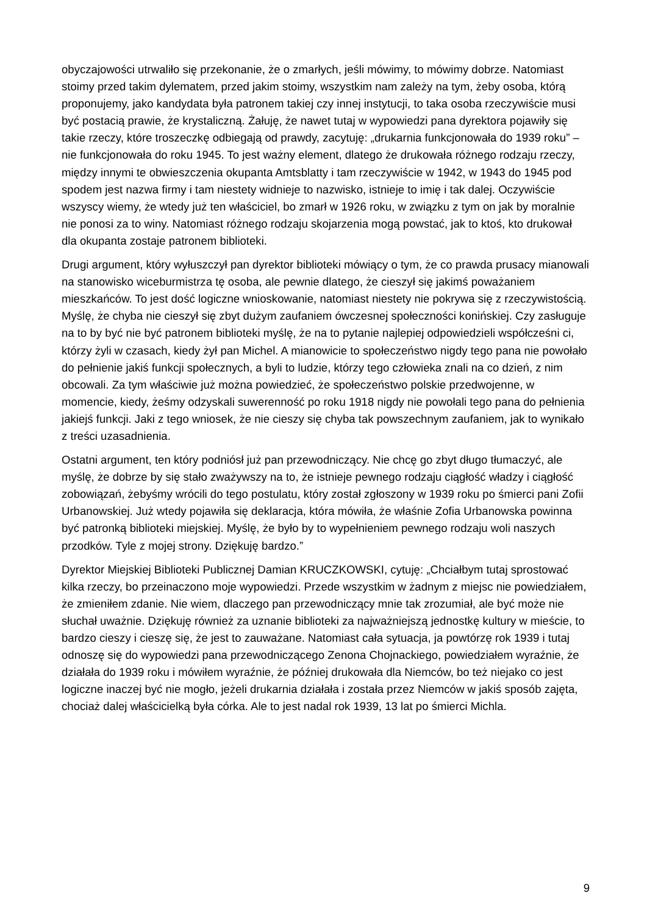obyczajowości utrwaliło się przekonanie, że o zmarłych, jeśli mówimy, to mówimy dobrze. Natomiast stoimy przed takim dylematem, przed jakim stoimy, wszystkim nam zależy na tym, żeby osoba, którą proponujemy, jako kandydata była patronem takiej czy innej instytucji, to taka osoba rzeczywiście musi być postacią prawie, że krystaliczną. Żałuję, że nawet tutaj w wypowiedzi pana dyrektora pojawiły się takie rzeczy, które troszeczkę odbiegają od prawdy, zacytuję: „drukarnia funkcjonowała do 1939 roku” – nie funkcjonowała do roku 1945. To jest ważny element, dlatego że drukowała różnego rodzaju rzeczy, między innymi te obwieszczenia okupanta Amtsblatty i tam rzeczywiście w 1942, w 1943 do 1945 pod spodem jest nazwa firmy i tam niestety widnieje to nazwisko, istnieje to imię i tak dalej. Oczywiście wszyscy wiemy, że wtedy już ten właściciel, bo zmarł w 1926 roku, w związku z tym on jak by moralnie nie ponosi za to winy. Natomiast różnego rodzaju skojarzenia mogą powstać, jak to ktoś, kto drukował dla okupanta zostaje patronem biblioteki.
Drugi argument, który wyłuszczył pan dyrektor biblioteki mówiący o tym, że co prawda prusacy mianowali na stanowisko wiceburmistrza tę osoba, ale pewnie dlatego, że cieszył się jakimś poważaniem mieszkańców. To jest dość logiczne wnioskowanie, natomiast niestety nie pokrywa się z rzeczywistością. Myślę, że chyba nie cieszył się zbyt dużym zaufaniem ówczesnej społeczności konińskiej. Czy zasługuje na to by być nie być patronem biblioteki myślę, że na to pytanie najlepiej odpowiedzieli współcześni ci, którzy żyli w czasach, kiedy żył pan Michel. A mianowicie to społeczeństwo nigdy tego pana nie powołało do pełnienie jakiś funkcji społecznych, a byli to ludzie, którzy tego człowieka znali na co dzień, z nim obcowali. Za tym właściwie już można powiedzieć, że społeczeństwo polskie przedwojenne, w momencie, kiedy, żeśmy odzyskali suwerenność po roku 1918 nigdy nie powołali tego pana do pełnienia jakiejś funkcji. Jaki z tego wniosek, że nie cieszy się chyba tak powszechnym zaufaniem, jak to wynikało z treści uzasadnienia.
Ostatni argument, ten który podniósł już pan przewodniczący. Nie chcę go zbyt długo tłumaczyć, ale myślę, że dobrze by się stało zważywszy na to, że istnieje pewnego rodzaju ciągłość władzy i ciągłość zobowiązań, żebyśmy wrócili do tego postulatu, który został zgłoszony w 1939 roku po śmierci pani Zofii Urbanowskiej. Już wtedy pojawiła się deklaracja, która mówiła, że właśnie Zofia Urbanowska powinna być patronką biblioteki miejskiej. Myślę, że było by to wypełnieniem pewnego rodzaju woli naszych przodków. Tyle z mojej strony. Dziękuję bardzo.”
Dyrektor Miejskiej Biblioteki Publicznej Damian KRUCZKOWSKI, cytuję: „Chciałbym tutaj sprostować kilka rzeczy, bo przeinaczono moje wypowiedzi. Przede wszystkim w żadnym z miejsc nie powiedziałem, że zmieniłem zdanie. Nie wiem, dlaczego pan przewodniczący mnie tak zrozumiał, ale być może nie słuchał uważnie. Dziękuję również za uznanie biblioteki za najważniejszą jednostkę kultury w mieście, to bardzo cieszy i cieszę się, że jest to zauważane. Natomiast cała sytuacja, ja powtórzę rok 1939 i tutaj odnoszę się do wypowiedzi pana przewodniczącego Zenona Chojnackiego, powiedziałem wyraźnie, że działała do 1939 roku i mówiłem wyraźnie, że później drukowała dla Niemców, bo też niejako co jest logiczne inaczej być nie mogło, jeżeli drukarnia działała i została przez Niemców w jakiś sposób zajęta, chociaż dalej właścicielką była córka. Ale to jest nadal rok 1939, 13 lat po śmierci Michla.
9